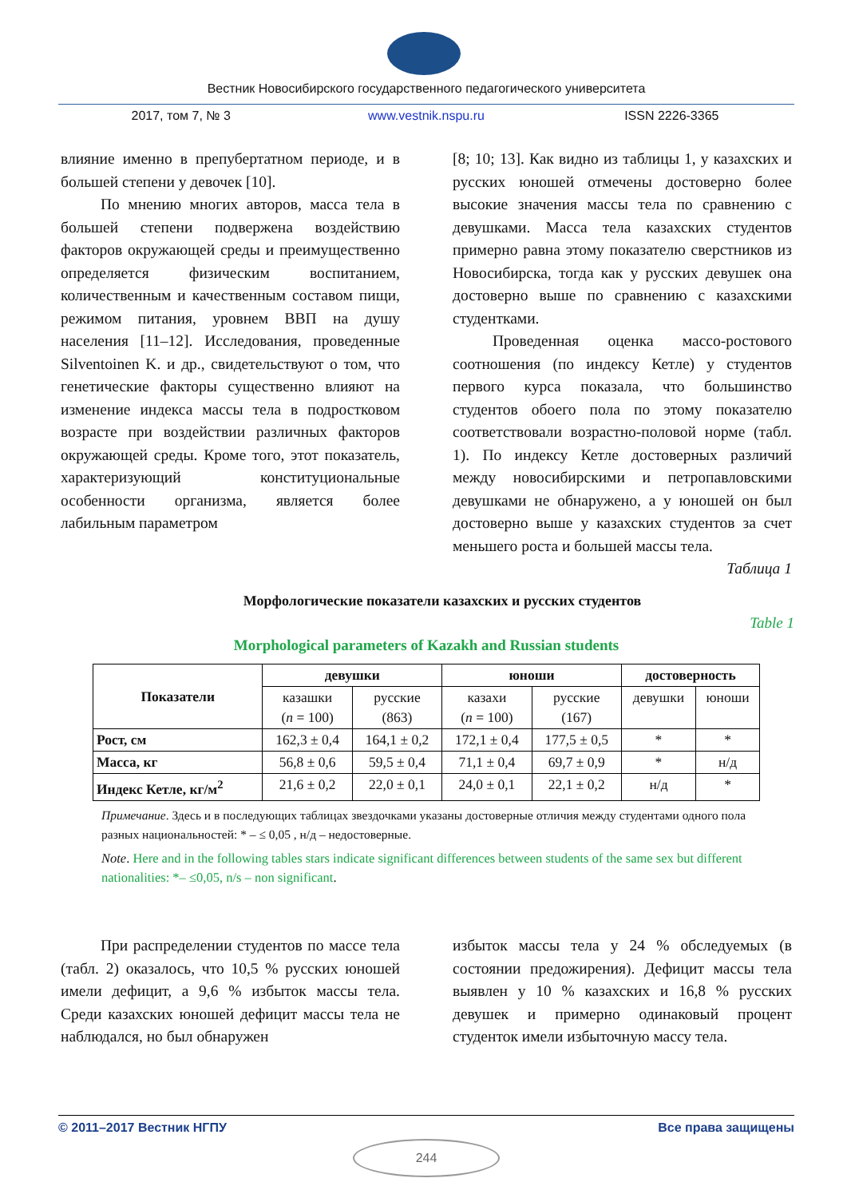Вестник Новосибирского государственного педагогического университета
2017, том 7, № 3 www.vestnik.nspu.ru ISSN 2226-3365
влияние именно в препубертатном периоде, и в большей степени у девочек [10].
По мнению многих авторов, масса тела в большей степени подвержена воздействию факторов окружающей среды и преимущественно определяется физическим воспитанием, количественным и качественным составом пищи, режимом питания, уровнем ВВП на душу населения [11–12]. Исследования, проведенные Silventoinen K. и др., свидетельствуют о том, что генетические факторы существенно влияют на изменение индекса массы тела в подростковом возрасте при воздействии различных факторов окружающей среды. Кроме того, этот показатель, характеризующий конституциональные особенности организма, является более лабильным параметром
[8; 10; 13]. Как видно из таблицы 1, у казахских и русских юношей отмечены достоверно более высокие значения массы тела по сравнению с девушками. Масса тела казахских студентов примерно равна этому показателю сверстников из Новосибирска, тогда как у русских девушек она достоверно выше по сравнению с казахскими студентками.
Проведенная оценка массо-ростового соотношения (по индексу Кетле) у студентов первого курса показала, что большинство студентов обоего пола по этому показателю соответствовали возрастно-половой норме (табл. 1). По индексу Кетле достоверных различий между новосибирскими и петропавловскими девушками не обнаружено, а у юношей он был достоверно выше у казахских студентов за счет меньшего роста и большей массы тела.
Таблица 1
Морфологические показатели казахских и русских студентов
Table 1
Morphological parameters of Kazakh and Russian students
| Показатели | девушки | | юноши | | достоверность | |
| --- | --- | --- | --- | --- | --- | --- |
| | казашки ( n = 100) | русские (863) | казахи ( n = 100) | русские (167) | девушки | юноши |
| Рост, см | 162,3 ± 0,4 | 164,1 ± 0,2 | 172,1 ± 0,4 | 177,5 ± 0,5 | * | * |
| Масса, кг | 56,8 ± 0,6 | 59,5 ± 0,4 | 71,1 ± 0,4 | 69,7 ± 0,9 | * | н/д |
| Индекс Кетле, кг/м<sup>2</sup> | 21,6 ± 0,2 | 22,0 ± 0,1 | 24,0 ± 0,1 | 22,1 ± 0,2 | н/д | * |
Примечание. Здесь и в последующих таблицах звездочками указаны достоверные отличия между студентами одного пола разных национальностей: * – ≤ 0,05 , н/д – недостоверные.
Note. Here and in the following tables stars indicate significant differences between students of the same sex but different nationalities: *– ≤0,05, n/s – non significant.
При распределении студентов по массе тела (табл. 2) оказалось, что 10,5 % русских юношей имели дефицит, а 9,6 % избыток массы тела. Среди казахских юношей дефицит массы тела не наблюдался, но был обнаружен
избыток массы тела у 24 % обследуемых (в состоянии предожирения). Дефицит массы тела выявлен у 10 % казахских и 16,8 % русских девушек и примерно одинаковый процент студенток имели избыточную массу тела.
© 2011–2017 Вестник НГПУ Все права защищены
244